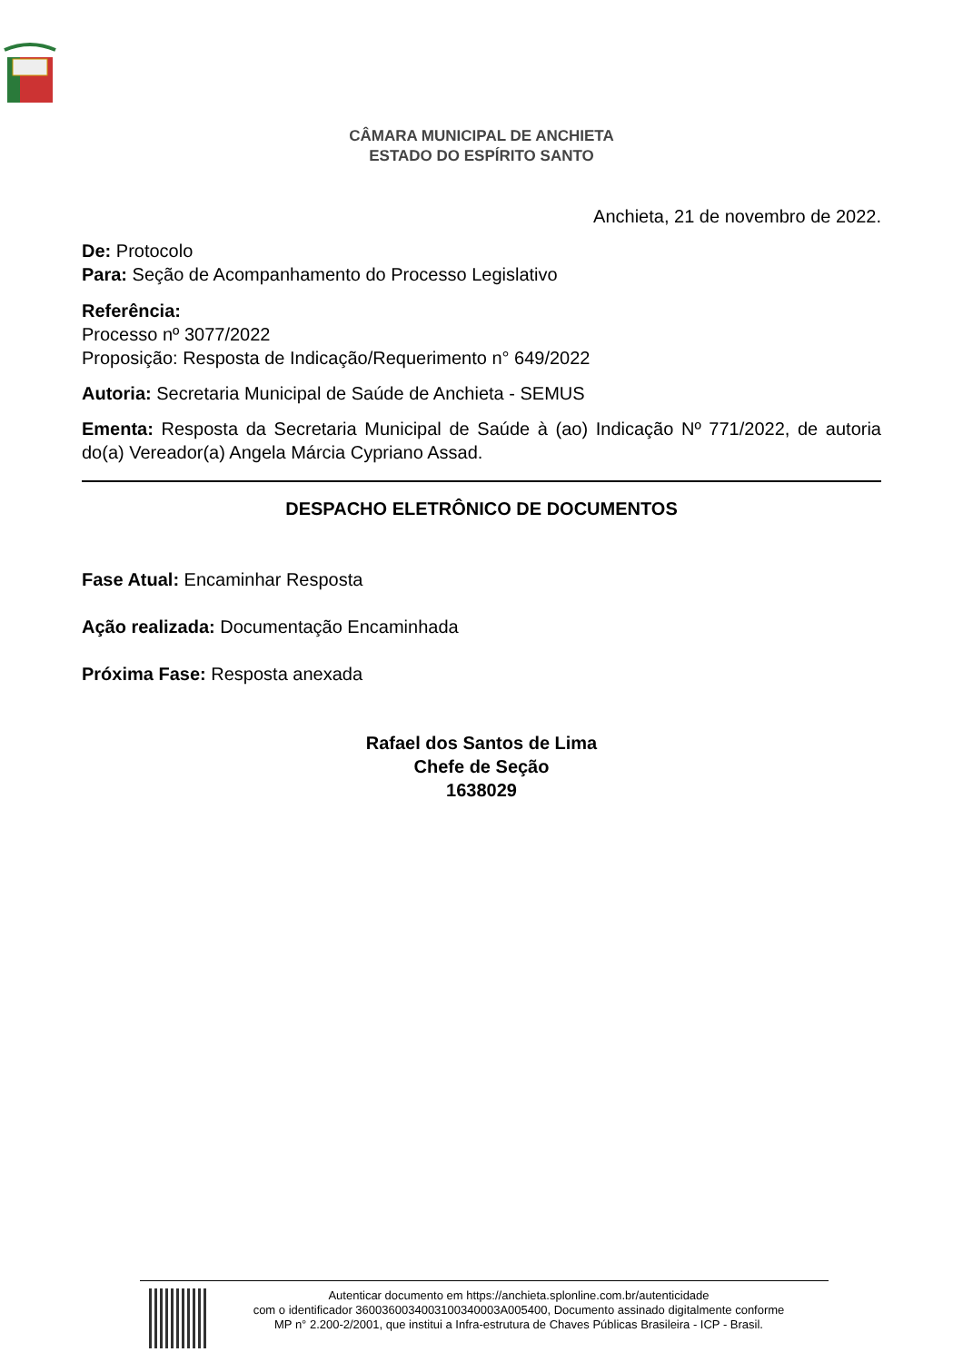CÂMARA MUNICIPAL DE ANCHIETA
ESTADO DO ESPÍRITO SANTO
Anchieta, 21 de novembro de 2022.
De: Protocolo
Para: Seção de Acompanhamento do Processo Legislativo
Referência:
Processo nº 3077/2022
Proposição: Resposta de Indicação/Requerimento n° 649/2022
Autoria: Secretaria Municipal de Saúde de Anchieta - SEMUS
Ementa: Resposta da Secretaria Municipal de Saúde à (ao) Indicação Nº 771/2022, de autoria do(a) Vereador(a) Angela Márcia Cypriano Assad.
DESPACHO ELETRÔNICO DE DOCUMENTOS
Fase Atual: Encaminhar Resposta
Ação realizada: Documentação Encaminhada
Próxima Fase: Resposta anexada
Rafael dos Santos de Lima
Chefe de Seção
1638029
Autenticar documento em https://anchieta.splonline.com.br/autenticidade
com o identificador 3600360034003100340003A005400, Documento assinado digitalmente conforme
MP n° 2.200-2/2001, que institui a Infra-estrutura de Chaves Públicas Brasileira - ICP - Brasil.